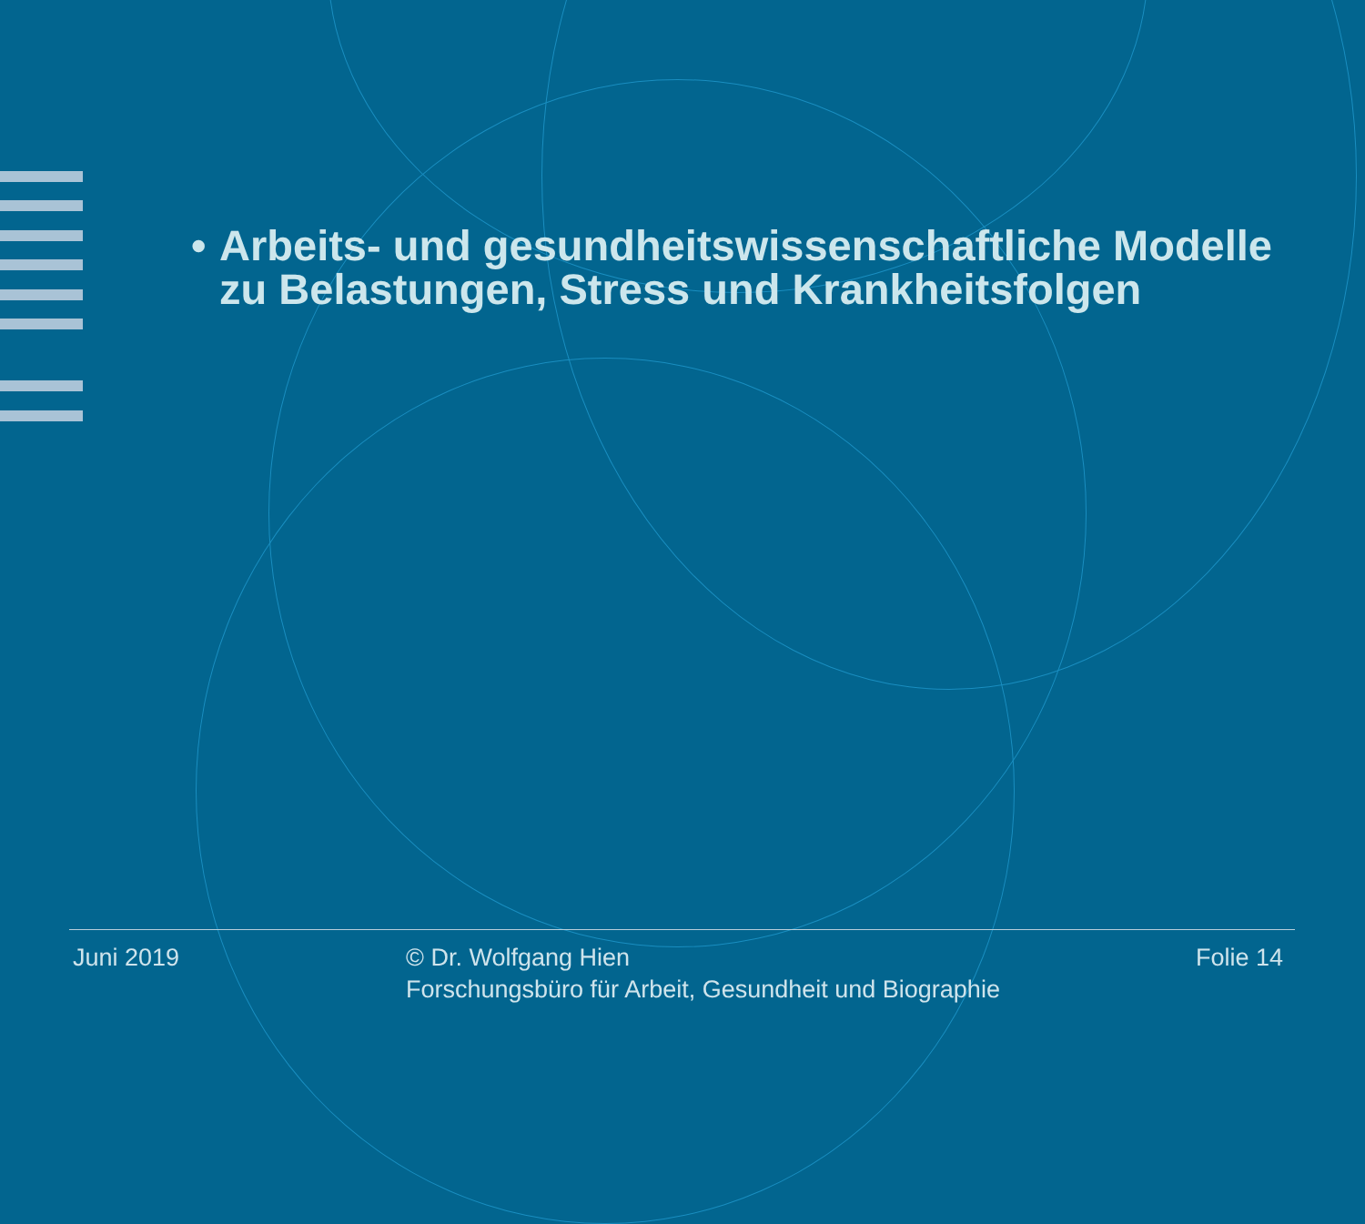• Arbeits- und gesundheitswissenschaftliche Modelle zu Belastungen, Stress und Krankheitsfolgen
Juni 2019 © Dr. Wolfgang Hien
Forschungsbüro für Arbeit, Gesundheit und Biographie
Folie 14